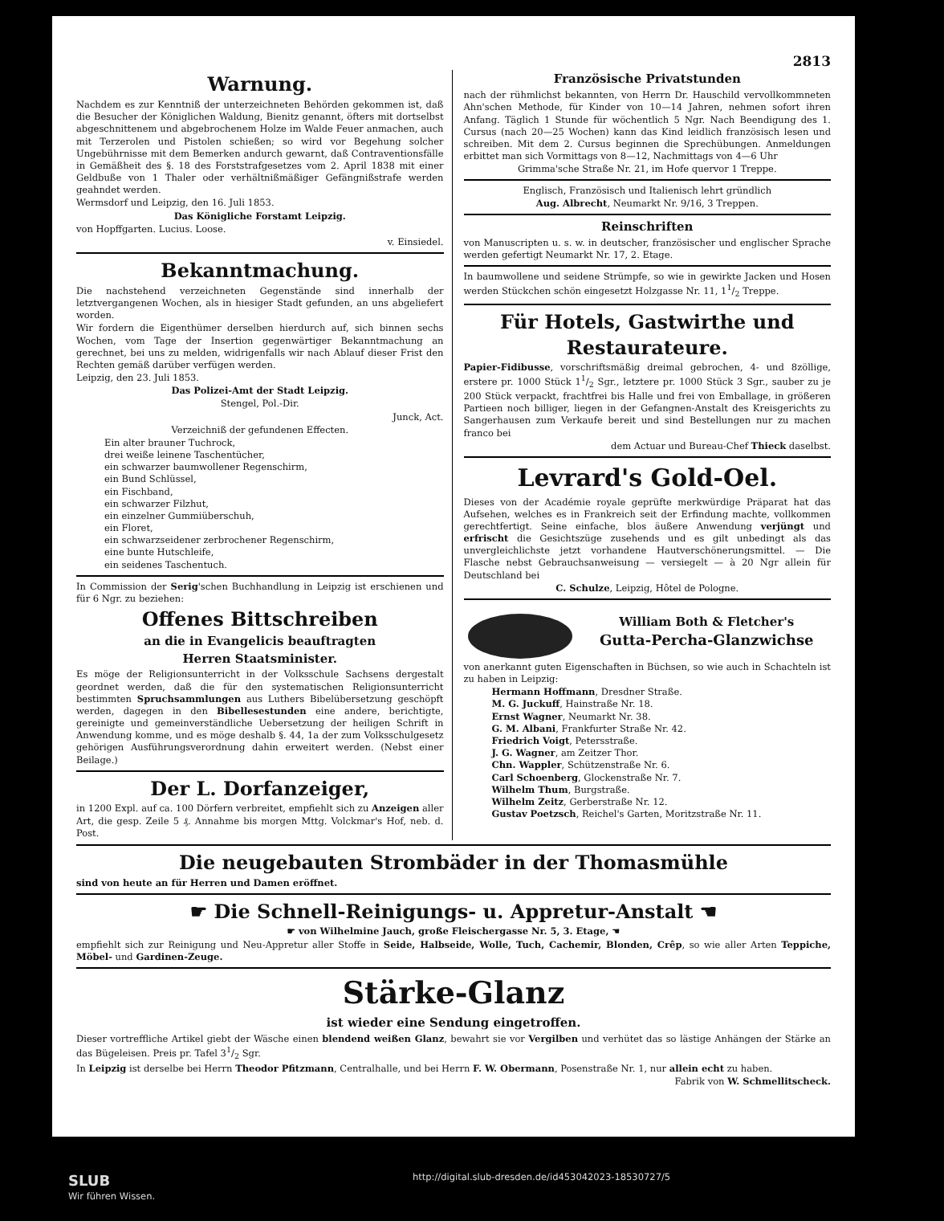2813
Warnung.
Nachdem es zur Kenntniß der unterzeichneten Behörden gekommen ist, daß die Besucher der Königlichen Waldung, Bienitz genannt, öfters mit dortselbst abgeschnittenem und abgebrochenem Holze im Walde Feuer anmachen, auch mit Terzerolen und Pistolen schießen; so wird vor Begehung solcher Ungebührnisse mit dem Bemerken andurch gewarnt, daß Contraventionsfälle in Gemäßheit des §. 18 des Forststrafgesetzes vom 2. April 1838 mit einer Geldbuße von 1 Thaler oder verhältnißmäßiger Gefängnißstrafe werden geahndet werden.
Wermsdorf und Leipzig, den 16. Juli 1853.
Das Königliche Forstamt Leipzig.
von Hopffgarten. Lucius. Loose.
v. Einsiedel.
Bekanntmachung.
Die nachstehend verzeichneten Gegenstände sind innerhalb der letztvergangenen Wochen, als in hiesiger Stadt gefunden, an uns abgeliefert worden.
Wir fordern die Eigenthümer derselben hierdurch auf, sich binnen sechs Wochen, vom Tage der Insertion gegenwärtiger Bekanntmachung an gerechnet, bei uns zu melden, widrigenfalls wir nach Ablauf dieser Frist den Rechten gemäß darüber verfügen werden.
Leipzig, den 23. Juli 1853.
Das Polizei-Amt der Stadt Leipzig.
Stengel, Pol.-Dir.
Junck, Act.
Verzeichniß der gefundenen Effecten.
Ein alter brauner Tuchrock,
drei weiße leinene Taschentücher,
ein schwarzer baumwollener Regenschirm,
ein Bund Schlüssel,
ein Fischband,
ein schwarzer Filzhut,
ein einzelner Gummiüberschuh,
ein Floret,
ein schwarzseidener zerbrochener Regenschirm,
eine bunte Hutschleife,
ein seidenes Taschentuch.
In Commission der Serig'schen Buchhandlung in Leipzig ist erschienen und für 6 Ngr. zu beziehen:
Offenes Bittschreiben
an die in Evangelicis beauftragten
Herren Staatsminister.
Es möge der Religionsunterricht in der Volksschule Sachsens dergestalt geordnet werden, daß die für den systematischen Religionsunterricht bestimmten Spruchsammlungen aus Luthers Bibelübersetzung geschöpft werden, dagegen in den Bibellesestunden eine andere, berichtigte, gereinigte und gemeinverständliche Uebersetzung der heiligen Schrift in Anwendung komme, und es möge deshalb §. 44, 1a der zum Volksschulgesetz gehörigen Ausführungsverordnung dahin erweitert werden. (Nebst einer Beilage.)
Der L. Dorfanzeiger,
in 1200 Expl. auf ca. 100 Dörfern verbreitet, empfiehlt sich zu Anzeigen aller Art, die gesp. Zeile 5 ₰. Annahme bis morgen Mttg. Volckmar's Hof, neb. d. Post.
Französische Privatstunden
nach der rühmlichst bekannten, von Herrn Dr. Hauschild vervollkommneten Ahn'schen Methode, für Kinder von 10—14 Jahren, nehmen sofort ihren Anfang. Täglich 1 Stunde für wöchentlich 5 Ngr. Nach Beendigung des 1. Cursus (nach 20—25 Wochen) kann das Kind leidlich französisch lesen und schreiben. Mit dem 2. Cursus beginnen die Sprechübungen. Anmeldungen erbittet man sich Vormittags von 8—12, Nachmittags von 4—6 Uhr
Grimma'sche Straße Nr. 21, im Hofe quervor 1 Treppe.
Englisch, Französisch und Italienisch lehrt gründlich
Aug. Albrecht, Neumarkt Nr. 9/16, 3 Treppen.
Reinschriften
von Manuscripten u. s. w. in deutscher, französischer und englischer Sprache werden gefertigt Neumarkt Nr. 17, 2. Etage.
In baumwollene und seidene Strümpfe, so wie in gewirkte Jacken und Hosen werden Stückchen schön eingesetzt Holzgasse Nr. 11, 11/2 Treppe.
Für Hotels, Gastwirthe und Restaurateure.
Papier-Fidibusse, vorschriftsmäßig dreimal gebrochen, 4- und 8zöllige, erstere pr. 1000 Stück 11/2 Sgr., letztere pr. 1000 Stück 3 Sgr., sauber zu je 200 Stück verpackt, frachtfrei bis Halle und frei von Emballage, in größeren Partieen noch billiger, liegen in der Gefangnen-Anstalt des Kreisgerichts zu Sangerhausen zum Verkaufe bereit und sind Bestellungen nur zu machen franco bei
dem Actuar und Bureau-Chef Thieck daselbst.
Levrard's Gold-Oel.
Dieses von der Académie royale geprüfte merkwürdige Präparat hat das Aufsehen, welches es in Frankreich seit der Erfindung machte, vollkommen gerechtfertigt. Seine einfache, blos äußere Anwendung verjüngt und erfrischt die Gesichtszüge zusehends und es gilt unbedingt als das unvergleichlichste jetzt vorhandene Hautverschönerungsmittel. — Die Flasche nebst Gebrauchsanweisung — versiegelt — à 20 Ngr allein für Deutschland bei
C. Schulze, Leipzig, Hôtel de Pologne.
William Both & Fletcher's
Gutta-Percha-Glanzwichse
von anerkannt guten Eigenschaften in Büchsen, so wie auch in Schachteln ist zu haben in Leipzig:
Hermann Hoffmann, Dresdner Straße.
M. G. Juckuff, Hainstraße Nr. 18.
Ernst Wagner, Neumarkt Nr. 38.
G. M. Albani, Frankfurter Straße Nr. 42.
Friedrich Voigt, Petersstraße.
J. G. Wagner, am Zeitzer Thor.
Chn. Wappler, Schützenstraße Nr. 6.
Carl Schoenberg, Glockenstraße Nr. 7.
Wilhelm Thum, Burgstraße.
Wilhelm Zeitz, Gerberstraße Nr. 12.
Gustav Poetzsch, Reichel's Garten, Moritzstraße Nr. 11.
Die neugebauten Strombäder in der Thomasmühle
sind von heute an für Herren und Damen eröffnet.
☛ Die Schnell-Reinigungs- u. Appretur-Anstalt ☚
☛ von Wilhelmine Jauch, große Fleischergasse Nr. 5, 3. Etage, ☚
empfiehlt sich zur Reinigung und Neu-Appretur aller Stoffe in Seide, Halbseide, Wolle, Tuch, Cachemir, Blonden, Crêp, so wie aller Arten Teppiche, Möbel- und Gardinen-Zeuge.
Stärke-Glanz
ist wieder eine Sendung eingetroffen.
Dieser vortreffliche Artikel giebt der Wäsche einen blendend weißen Glanz, bewahrt sie vor Vergilben und verhütet das so lästige Anhängen der Stärke an das Bügeleisen. Preis pr. Tafel 31/2 Sgr.
In Leipzig ist derselbe bei Herrn Theodor Pfitzmann, Centralhalle, und bei Herrn F. W. Obermann, Posenstraße Nr. 1, nur allein echt zu haben.
Fabrik von W. Schmellitscheck.
SLUB
Wir führen Wissen. http://digital.slub-dresden.de/id453042023-18530727/5